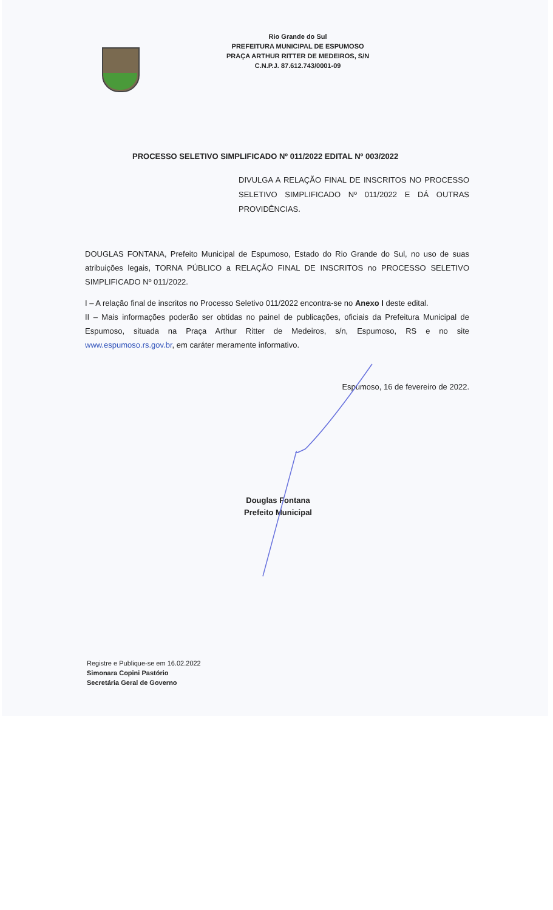Rio Grande do Sul
PREFEITURA MUNICIPAL DE ESPUMOSO
PRAÇA ARTHUR RITTER DE MEDEIROS, S/N
C.N.P.J. 87.612.743/0001-09
PROCESSO SELETIVO SIMPLIFICADO Nº 011/2022 EDITAL Nº 003/2022
DIVULGA A RELAÇÃO FINAL DE INSCRITOS NO PROCESSO SELETIVO SIMPLIFICADO Nº 011/2022 E DÁ OUTRAS PROVIDÊNCIAS.
DOUGLAS FONTANA, Prefeito Municipal de Espumoso, Estado do Rio Grande do Sul, no uso de suas atribuições legais, TORNA PÚBLICO a RELAÇÃO FINAL DE INSCRITOS no PROCESSO SELETIVO SIMPLIFICADO Nº 011/2022.
I – A relação final de inscritos no Processo Seletivo 011/2022 encontra-se no Anexo I deste edital.
II – Mais informações poderão ser obtidas no painel de publicações, oficiais da Prefeitura Municipal de Espumoso, situada na Praça Arthur Ritter de Medeiros, s/n, Espumoso, RS e no site www.espumoso.rs.gov.br, em caráter meramente informativo.
Espumoso, 16 de fevereiro de 2022.
Douglas Fontana
Prefeito Municipal
Registre e Publique-se em 16.02.2022
Simonara Copini Pastório
Secretária Geral de Governo